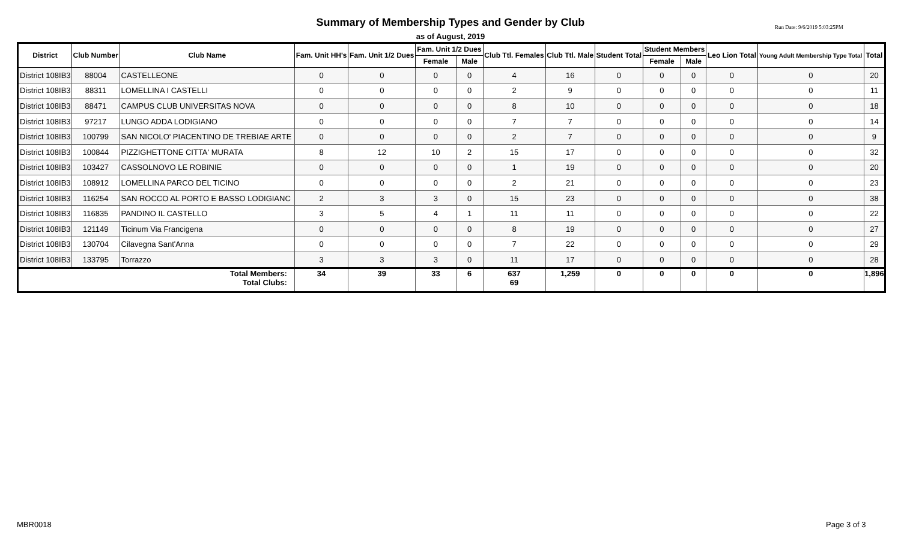Summary of Membership Types and Gender by Club
as of August, 2019
Run Date: 9/6/2019 5:03:25PM
| District | Club Number | Club Name | Fam. Unit HH's | Fam. Unit 1/2 Dues | Fam. Unit 1/2 Dues | | Club Ttl. Females | Club Ttl. Male | Student Total | Student Members | | Leo Lion Total | Young Adult Membership Type Total | Total |
| --- | --- | --- | --- | --- | --- | --- | --- | --- | --- | --- | --- | --- | --- | --- |
| | | | | | Female | Male | | | | Female | Male | | | |
| District 108IB3 | 88004 | CASTELLEONE | 0 | 0 | 0 | 0 | 4 | 16 | 0 | 0 | 0 | 0 | 0 | 20 |
| District 108IB3 | 88311 | LOMELLINA I CASTELLI | 0 | 0 | 0 | 0 | 2 | 9 | 0 | 0 | 0 | 0 | 0 | 11 |
| District 108IB3 | 88471 | CAMPUS CLUB UNIVERSITAS NOVA | 0 | 0 | 0 | 0 | 8 | 10 | 0 | 0 | 0 | 0 | 0 | 18 |
| District 108IB3 | 97217 | LUNGO ADDA LODIGIANO | 0 | 0 | 0 | 0 | 7 | 7 | 0 | 0 | 0 | 0 | 0 | 14 |
| District 108IB3 | 100799 | SAN NICOLO' PIACENTINO DE TREBIAE ARTE | 0 | 0 | 0 | 0 | 2 | 7 | 0 | 0 | 0 | 0 | 0 | 9 |
| District 108IB3 | 100844 | PIZZIGHETTONE CITTA' MURATA | 8 | 12 | 10 | 2 | 15 | 17 | 0 | 0 | 0 | 0 | 0 | 32 |
| District 108IB3 | 103427 | CASSOLNOVO LE ROBINIE | 0 | 0 | 0 | 0 | 1 | 19 | 0 | 0 | 0 | 0 | 0 | 20 |
| District 108IB3 | 108912 | LOMELLINA PARCO DEL TICINO | 0 | 0 | 0 | 0 | 2 | 21 | 0 | 0 | 0 | 0 | 0 | 23 |
| District 108IB3 | 116254 | SAN ROCCO AL PORTO E BASSO LODIGIANC | 2 | 3 | 3 | 0 | 15 | 23 | 0 | 0 | 0 | 0 | 0 | 38 |
| District 108IB3 | 116835 | PANDINO IL CASTELLO | 3 | 5 | 4 | 1 | 11 | 11 | 0 | 0 | 0 | 0 | 0 | 22 |
| District 108IB3 | 121149 | Ticinum Via Francigena | 0 | 0 | 0 | 0 | 8 | 19 | 0 | 0 | 0 | 0 | 0 | 27 |
| District 108IB3 | 130704 | Cilavegna Sant'Anna | 0 | 0 | 0 | 0 | 7 | 22 | 0 | 0 | 0 | 0 | 0 | 29 |
| District 108IB3 | 133795 | Torrazzo | 3 | 3 | 3 | 0 | 11 | 17 | 0 | 0 | 0 | 0 | 0 | 28 |
| Total Members: Total Clubs: | | | 34 | 39 | 33 | 6 | 637 69 | 1,259 | 0 | 0 | 0 | 0 | 0 | 1,896 |
MBR0018 Page 3 of 3